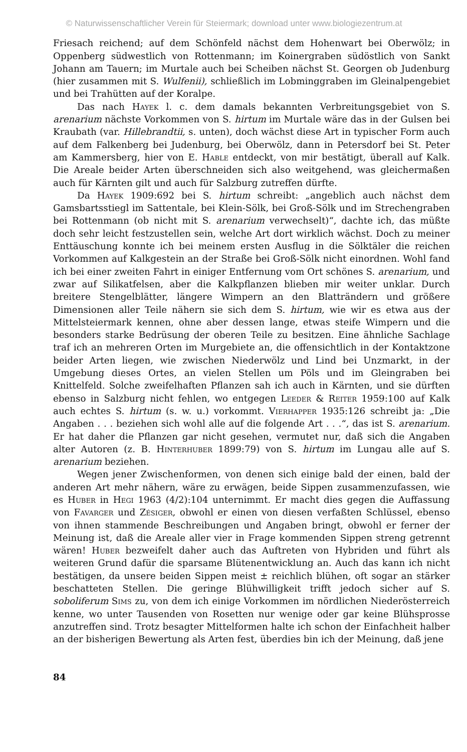© Naturwissenschaftlicher Verein für Steiermark; download unter www.biologiezentrum.at
Friesach reichend; auf dem Schönfeld nächst dem Hohenwart bei Oberwölz; in Oppenberg südwestlich von Rottenmann; im Koinergraben südöstlich von Sankt Johann am Tauern; im Murtale auch bei Scheiben nächst St. Georgen ob Judenburg (hier zusammen mit S. Wulfenii), schließlich im Lobminggraben im Gleinalpengebiet und bei Trahütten auf der Koralpe.
Das nach Hayek l. c. dem damals bekannten Verbreitungsgebiet von S. arenarium nächste Vorkommen von S. hirtum im Murtale wäre das in der Gulsen bei Kraubath (var. Hillebrandtii, s. unten), doch wächst diese Art in typischer Form auch auf dem Falkenberg bei Judenburg, bei Oberwölz, dann in Petersdorf bei St. Peter am Kammersberg, hier von E. Hable entdeckt, von mir bestätigt, überall auf Kalk. Die Areale beider Arten überschneiden sich also weitgehend, was gleichermaßen auch für Kärnten gilt und auch für Salzburg zutreffen dürfte.
Da Hayek 1909:692 bei S. hirtum schreibt: „angeblich auch nächst dem Gamsbartsstiegl im Sattentale, bei Klein-Sölk, bei Groß-Sölk und im Strechengraben bei Rottenmann (ob nicht mit S. arenarium verwechselt)“, dachte ich, das müßte doch sehr leicht festzustellen sein, welche Art dort wirklich wächst. Doch zu meiner Enttäuschung konnte ich bei meinem ersten Ausflug in die Sölktäler die reichen Vorkommen auf Kalkgestein an der Straße bei Groß-Sölk nicht einordnen. Wohl fand ich bei einer zweiten Fahrt in einiger Entfernung vom Ort schönes S. arenarium, und zwar auf Silikatfelsen, aber die Kalkpflanzen blieben mir weiter unklar. Durch breitere Stengelblätter, längere Wimpern an den Blatträndern und größere Dimensionen aller Teile nähern sie sich dem S. hirtum, wie wir es etwa aus der Mittelsteiermark kennen, ohne aber dessen lange, etwas steife Wimpern und die besonders starke Bedrüsung der oberen Teile zu besitzen. Eine ähnliche Sachlage traf ich an mehreren Orten im Murgebiete an, die offensichtlich in der Kontaktzone beider Arten liegen, wie zwischen Niederwölz und Lind bei Unzmarkt, in der Umgebung dieses Ortes, an vielen Stellen um Pöls und im Gleingraben bei Knittelfeld. Solche zweifelhaften Pflanzen sah ich auch in Kärnten, und sie dürften ebenso in Salzburg nicht fehlen, wo entgegen Leeder & Reiter 1959:100 auf Kalk auch echtes S. hirtum (s. w. u.) vorkommt. Vierhapper 1935:126 schreibt ja: „Die Angaben . . . beziehen sich wohl alle auf die folgende Art . . .“, das ist S. arenarium. Er hat daher die Pflanzen gar nicht gesehen, vermutet nur, daß sich die Angaben alter Autoren (z. B. Hinterhuber 1899:79) von S. hirtum im Lungau alle auf S. arenarium beziehen.
Wegen jener Zwischenformen, von denen sich einige bald der einen, bald der anderen Art mehr nähern, wäre zu erwägen, beide Sippen zusammenzufassen, wie es Huber in Hegi 1963 (4/2):104 unternimmt. Er macht dies gegen die Auffassung von Favarger und Zésiger, obwohl er einen von diesen verfaßten Schlüssel, ebenso von ihnen stammende Beschreibungen und Angaben bringt, obwohl er ferner der Meinung ist, daß die Areale aller vier in Frage kommenden Sippen streng getrennt wären! Huber bezweifelt daher auch das Auftreten von Hybriden und führt als weiteren Grund dafür die sparsame Blütenentwicklung an. Auch das kann ich nicht bestätigen, da unsere beiden Sippen meist ± reichlich blühen, oft sogar an stärker beschatteten Stellen. Die geringe Blühwilligkeit trifft jedoch sicher auf S. soboliferum Sims zu, von dem ich einige Vorkommen im nördlichen Niederösterreich kenne, wo unter Tausenden von Rosetten nur wenige oder gar keine Blühsprosse anzutreffen sind. Trotz besagter Mittelformen halte ich schon der Einfachheit halber an der bisherigen Bewertung als Arten fest, überdies bin ich der Meinung, daß jene
84